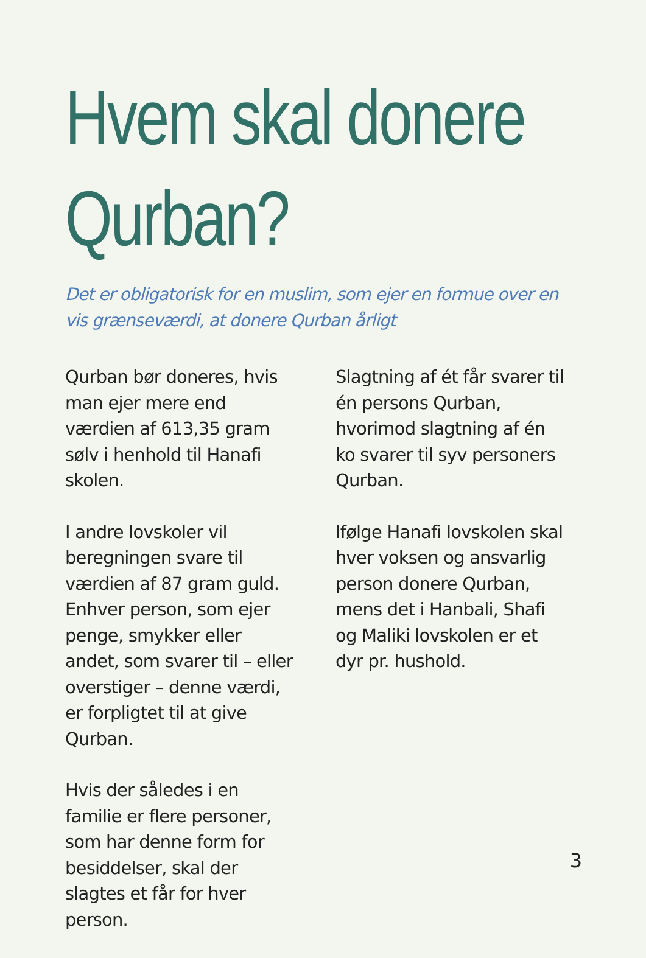Hvem skal donere Qurban?
Det er obligatorisk for en muslim, som ejer en formue over en vis grænseværdi, at donere Qurban årligt
Qurban bør doneres, hvis man ejer mere end værdien af 613,35 gram sølv i henhold til Hanafi skolen.
I andre lovskoler vil beregningen svare til værdien af 87 gram guld. Enhver person, som ejer penge, smykker eller andet, som svarer til – eller overstiger – denne værdi, er forpligtet til at give Qurban.
Hvis der således i en familie er flere personer, som har denne form for besiddelser, skal der slagtes et får for hver person.
Slagtning af ét får svarer til én persons Qurban, hvorimod slagtning af én ko svarer til syv personers Qurban.
Ifølge Hanafi lovskolen skal hver voksen og ansvarlig person donere Qurban, mens det i Hanbali, Shafi og Maliki lovskolen er et dyr pr. hushold.
3